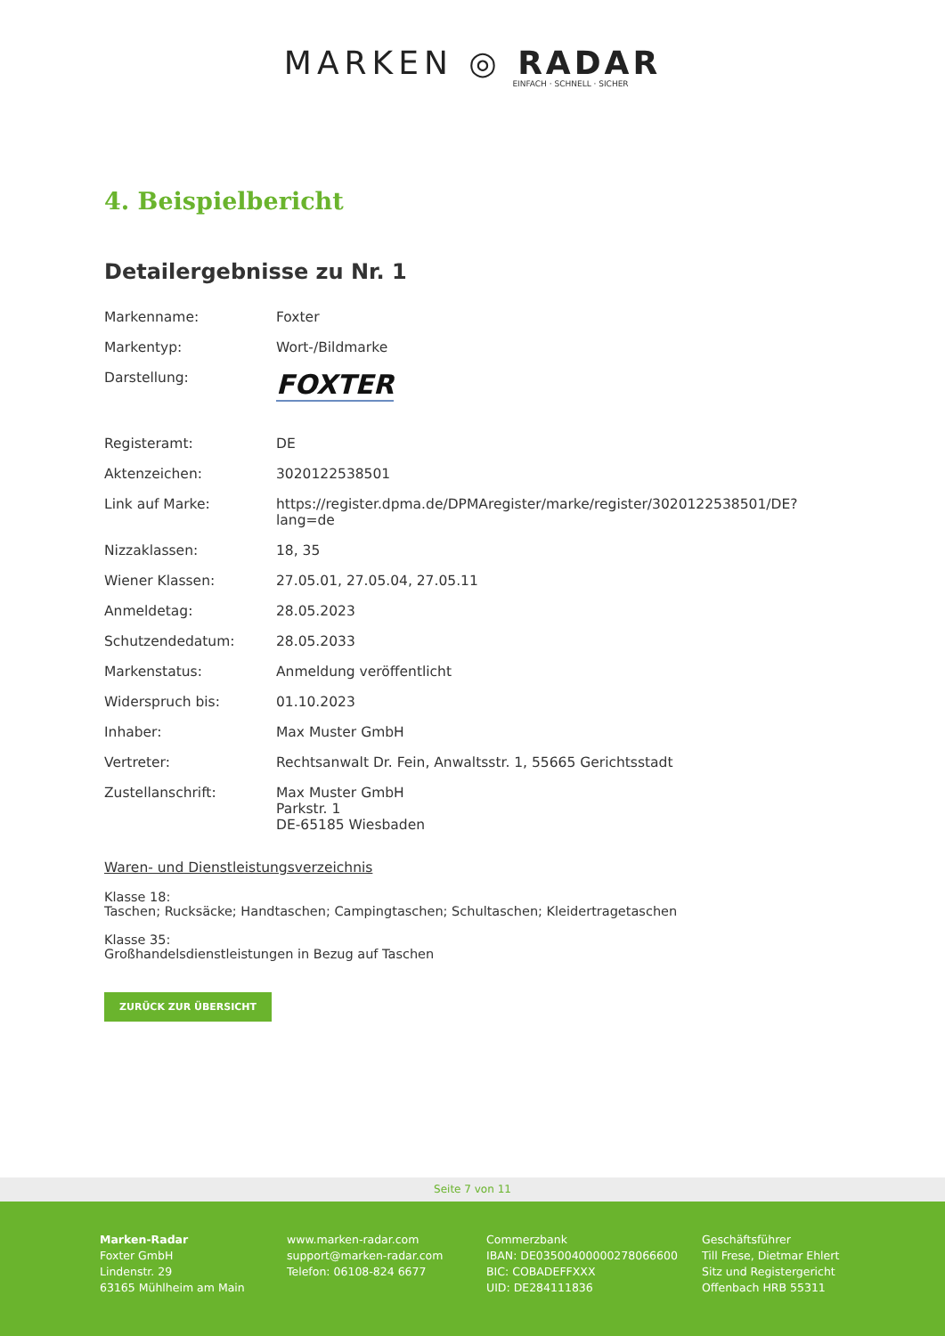MARKEN ◎ RADAR
EINFACH · SCHNELL · SICHER
4. Beispielbericht
Detailergebnisse zu Nr. 1
| Markenname: | Foxter |
| Markentyp: | Wort-/Bildmarke |
| Darstellung: | FOXTER |
| Registeramt: | DE |
| Aktenzeichen: | 3020122538501 |
| Link auf Marke: | https://register.dpma.de/DPMAregister/marke/register/3020122538501/DE?lang=de |
| Nizzaklassen: | 18, 35 |
| Wiener Klassen: | 27.05.01, 27.05.04, 27.05.11 |
| Anmeldetag: | 28.05.2023 |
| Schutzendedatum: | 28.05.2033 |
| Markenstatus: | Anmeldung veröffentlicht |
| Widerspruch bis: | 01.10.2023 |
| Inhaber: | Max Muster GmbH |
| Vertreter: | Rechtsanwalt Dr. Fein, Anwaltsstr. 1, 55665 Gerichtsstadt |
| Zustellanschrift: | Max Muster GmbH Parkstr. 1 DE-65185 Wiesbaden |
Waren- und Dienstleistungsverzeichnis
Klasse 18:
Taschen; Rucksäcke; Handtaschen; Campingtaschen; Schultaschen; Kleidertragetaschen
Klasse 35:
Großhandelsdienstleistungen in Bezug auf Taschen
ZURÜCK ZUR ÜBERSICHT
Seite 7 von 11
Marken-Radar
Foxter GmbH
Lindenstr. 29
63165 Mühlheim am Main
www.marken-radar.com
support@marken-radar.com
Telefon: 06108-824 6677
Commerzbank
IBAN: DE03500400000278066600
BIC: COBADEFFXXX
UID: DE284111836
Geschäftsführer
Till Frese, Dietmar Ehlert
Sitz und Registergericht
Offenbach HRB 55311